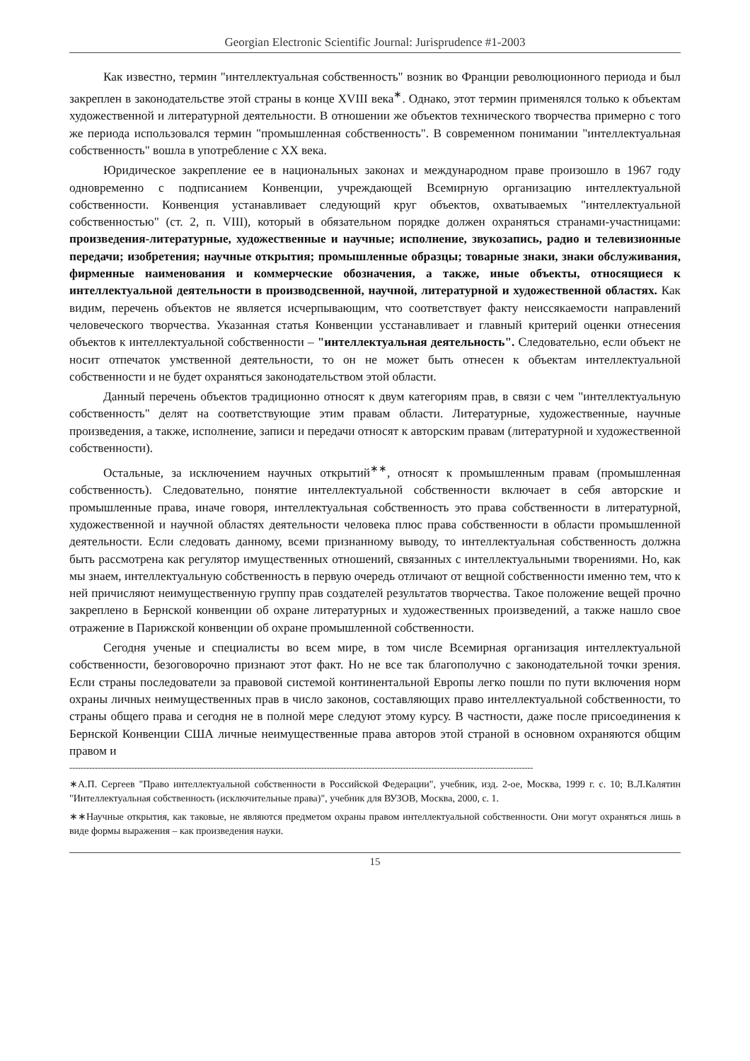Georgian Electronic Scientific Journal: Jurisprudence #1-2003
Как известно, термин "интеллектуальная собственность" возник во Франции революционного периода и был закреплен в законодательстве этой страны в конце XVIII века<sup>∗</sup>. Однако, этот термин применялся только к объектам художественной и литературной деятельности. В отношении же объектов технического творчества примерно с того же периода использовался термин "промышленная собственность". В современном понимании "интеллектуальная собственность" вошла в употребление с XX века.
Юридическое закрепление ее в национальных законах и международном праве произошло в 1967 году одновременно с подписанием Конвенции, учреждающей Всемирную организацию интеллектуальной собственности. Конвенция устанавливает следующий круг объектов, охватываемых "интеллектуальной собственностью" (ст. 2, п. VIII), который в обязательном порядке должен охраняться странами-участницами: произведения-литературные, художественные и научные; исполнение, звукозапись, радио и телевизионные передачи; изобретения; научные открытия; промышленные образцы; товарные знаки, знаки обслуживания, фирменные наименования и коммерческие обозначения, а также, иные объекты, относящиеся к интеллектуальной деятельности в производсвенной, научной, литературной и художественной областях. Как видим, перечень объектов не является исчерпывающим, что соответствует факту неиссякаемости направлений человеческого творчества. Указанная статья Конвенции усстанавливает и главный критерий оценки отнесения объектов к интеллектуальной собственности – "интеллектуальная деятельность". Следовательно, если объект не носит отпечаток умственной деятельности, то он не может быть отнесен к объектам интеллектуальной собственности и не будет охраняться законодательством этой области.
Данный перечень объектов традиционно относят к двум категориям прав, в связи с чем "интеллектуальную собственность" делят на соответствующие этим правам области. Литературные, художественные, научные произведения, а также, исполнение, записи и передачи относят к авторским правам (литературной и художественной собственности).
Остальные, за исключением научных открытий<sup>∗∗</sup>, относят к промышленным правам (промышленная собственность). Следовательно, понятие интеллектуальной собственности включает в себя авторские и промышленные права, иначе говоря, интеллектуальная собственность это права собственности в литературной, художественной и научной областях деятельности человека плюс права собственности в области промышленной деятельности. Если следовать данному, всеми признанному выводу, то интеллектуальная собственность должна быть рассмотрена как регулятор имущественных отношений, связанных с интеллектуальными творениями. Но, как мы знаем, интеллектуальную собственность в первую очередь отличают от вещной собственности именно тем, что к ней причисляют неимущественную группу прав создателей результатов творчества. Такое положение вещей прочно закреплено в Бернской конвенции об охране литературных и художественных произведений, а также нашло свое отражение в Парижской конвенции об охране промышленной собственности.
Сегодня ученые и специалисты во всем мире, в том числе Всемирная организация интеллектуальной собственности, безоговорочно признают этот факт. Но не все так благополучно с законодательной точки зрения. Если страны последователи за правовой системой континентальной Европы легко пошли по пути включения норм охраны личных неимущественных прав в число законов, составляющих право интеллектуальной собственности, то страны общего права и сегодня не в полной мере следуют этому курсу. В частности, даже после присоединения к Бернской Конвенции США личные неимущественные права авторов этой страной в основном охраняются общим правом и
--------------------------------------------------------------------------------------------------------------------------------------------------------------------
∗А.П. Сергеев "Право интеллектуальной собственности в Российской Федерации", учебник, изд. 2-ое, Москва, 1999 г. с. 10; В.Л.Калятин "Интеллектуальная собственность (исключительные права)", учебник для ВУЗОВ, Москва, 2000, с. 1.
∗∗Научные открытия, как таковые, не являются предметом охраны правом интеллектуальной собственности. Они могут охраняться лишь в виде формы выражения – как произведения науки.
15